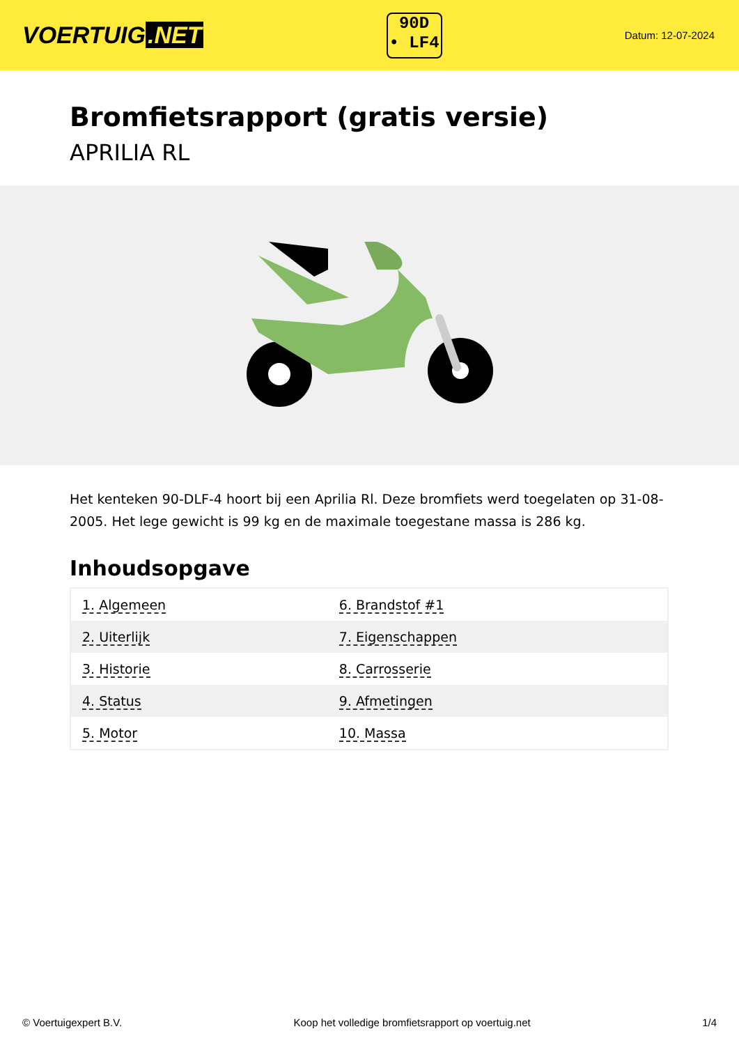VOERTUIG.NET
90D
• LF4
Datum: 12-07-2024
Bromfietsrapport (gratis versie)
APRILIA RL
Het kenteken 90-DLF-4 hoort bij een Aprilia Rl. Deze bromfiets werd toegelaten op 31-08-2005. Het lege gewicht is 99 kg en de maximale toegestane massa is 286 kg.
Inhoudsopgave
| 1. Algemeen | 6. Brandstof #1 |
| 2. Uiterlijk | 7. Eigenschappen |
| 3. Historie | 8. Carrosserie |
| 4. Status | 9. Afmetingen |
| 5. Motor | 10. Massa |
© Voertuigexpert B.V. Koop het volledige bromfietsrapport op voertuig.net 1/4